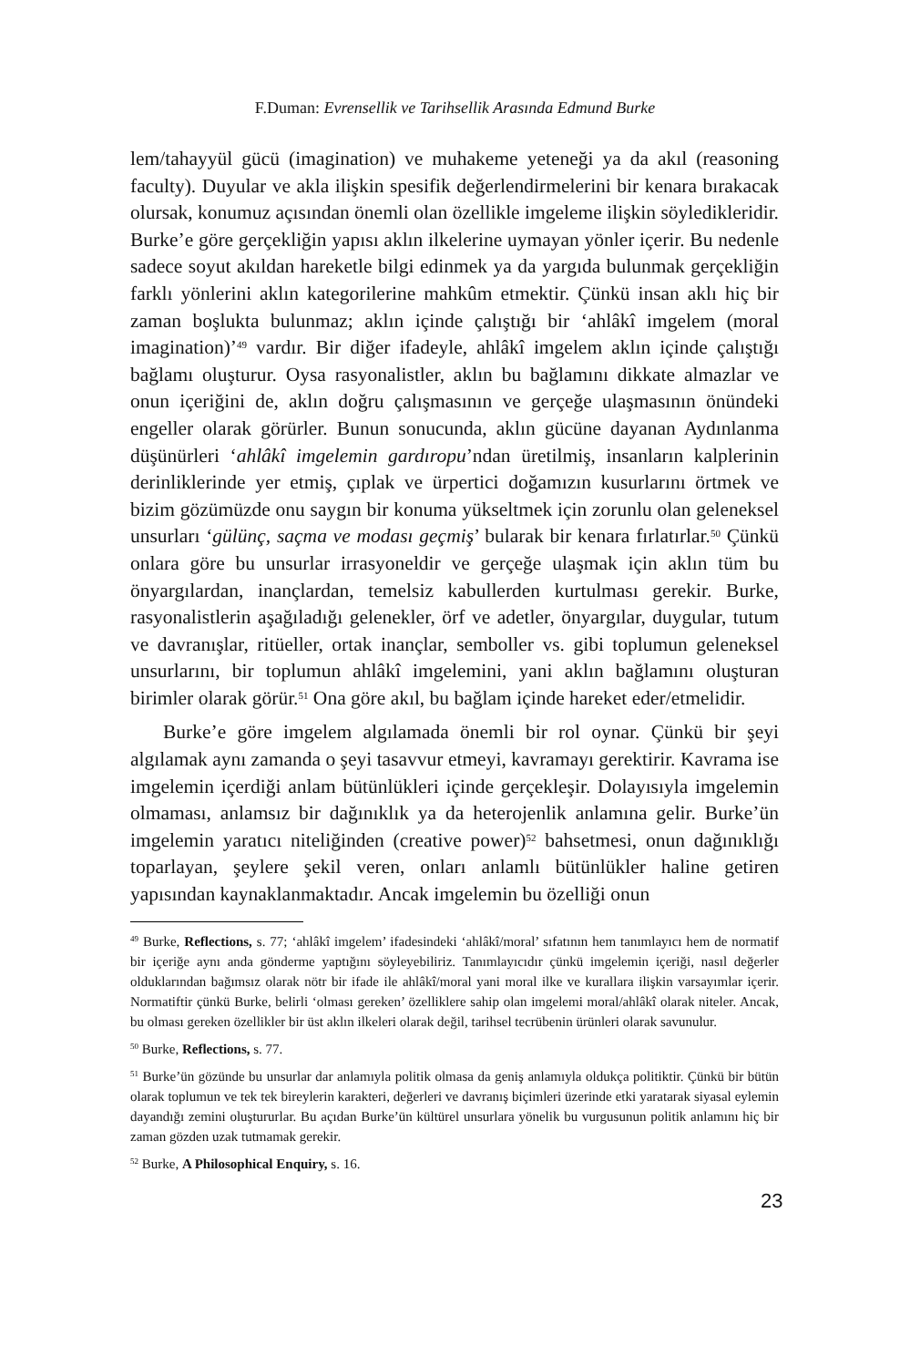F.Duman: Evrensellik ve Tarihsellik Arasında Edmund Burke
lem/tahayyül gücü (imagination) ve muhakeme yeteneği ya da akıl (reasoning faculty). Duyular ve akla ilişkin spesifik değerlendirmelerini bir kenara bırakacak olursak, konumuz açısından önemli olan özellikle imgeleme ilişkin söyledikleridir. Burke’e göre gerçekliğin yapısı aklın ilkelerine uymayan yönler içerir. Bu nedenle sadece soyut akıldan hareketle bilgi edinmek ya da yargıda bulunmak gerçekliğin farklı yönlerini aklın kategorilerine mahkûm etmektir. Çünkü insan aklı hiç bir zaman boşlukta bulunmaz; aklın içinde çalıştığı bir ‘ahlâkî imgelem (moral imagination)’<sup>49</sup> vardır. Bir diğer ifadeyle, ahlâkî imgelem aklın içinde çalıştığı bağlamı oluşturur. Oysa rasyonalistler, aklın bu bağlamını dikkate almazlar ve onun içeriğini de, aklın doğru çalışmasının ve gerçeğe ulaşmasının önündeki engeller olarak görürler. Bunun sonucunda, aklın gücüne dayanan Aydınlanma düşünürleri ‘ahlâkî imgelemin gardıropu’ndan üretilmiş, insanların kalplerinin derinliklerinde yer etmiş, çıplak ve ürpertici doğamızın kusurlarını örtmek ve bizim gözümüzde onu saygın bir konuma yükseltmek için zorunlu olan geleneksel unsurları ‘gülünç, saçma ve modası geçmiş’ bularak bir kenara fırlatırlar.<sup>50</sup> Çünkü onlara göre bu unsurlar irrasyoneldir ve gerçeğe ulaşmak için aklın tüm bu önyargılardan, inançlardan, temelsiz kabullerden kurtulması gerekir. Burke, rasyonalistlerin aşağıladığı gelenekler, örf ve adetler, önyargılar, duygular, tutum ve davranışlar, ritüeller, ortak inançlar, semboller vs. gibi toplumun geleneksel unsurlarını, bir toplumun ahlâkî imgelemini, yani aklın bağlamını oluşturan birimler olarak görür.<sup>51</sup> Ona göre akıl, bu bağlam içinde hareket eder/etmelidir.
Burke’e göre imgelem algılamada önemli bir rol oynar. Çünkü bir şeyi algılamak aynı zamanda o şeyi tasavvur etmeyi, kavramayı gerektirir. Kavrama ise imgelemin içerdiği anlam bütünlükleri içinde gerçekleşir. Dolayısıyla imgelemin olmaması, anlamsız bir dağınıklık ya da heterojenlik anlamına gelir. Burke’ün imgelemin yaratıcı niteliğinden (creative power)<sup>52</sup> bahsetmesi, onun dağınıklığı toparlayan, şeylere şekil veren, onları anlamlı bütünlükler haline getiren yapısından kaynaklanmaktadır. Ancak imgelemin bu özelliği onun
<sup>49</sup> Burke, Reflections, s. 77; ‘ahlâkî imgelem’ ifadesindeki ‘ahlâkî/moral’ sıfatının hem tanımlayıcı hem de normatif bir içeriğe aynı anda gönderme yaptığını söyleyebiliriz. Tanımlayıcıdır çünkü imgelemin içeriği, nasıl değerler olduklarından bağımsız olarak nötr bir ifade ile ahlâkî/moral yani moral ilke ve kurallara ilişkin varsayımlar içerir. Normatiftir çünkü Burke, belirli ‘olması gereken’ özelliklere sahip olan imgelemi moral/ahlâkî olarak niteler. Ancak, bu olması gereken özellikler bir üst aklın ilkeleri olarak değil, tarihsel tecrübenin ürünleri olarak savunulur.
<sup>50</sup> Burke, Reflections, s. 77.
<sup>51</sup> Burke’ün gözünde bu unsurlar dar anlamıyla politik olmasa da geniş anlamıyla oldukça politiktir. Çünkü bir bütün olarak toplumun ve tek tek bireylerin karakteri, değerleri ve davranış biçimleri üzerinde etki yaratarak siyasal eylemin dayandığı zemini oluştururlar. Bu açıdan Burke’ün kültürel unsurlara yönelik bu vurgusunun politik anlamını hiç bir zaman gözden uzak tutmamak gerekir.
<sup>52</sup> Burke, A Philosophical Enquiry, s. 16.
23